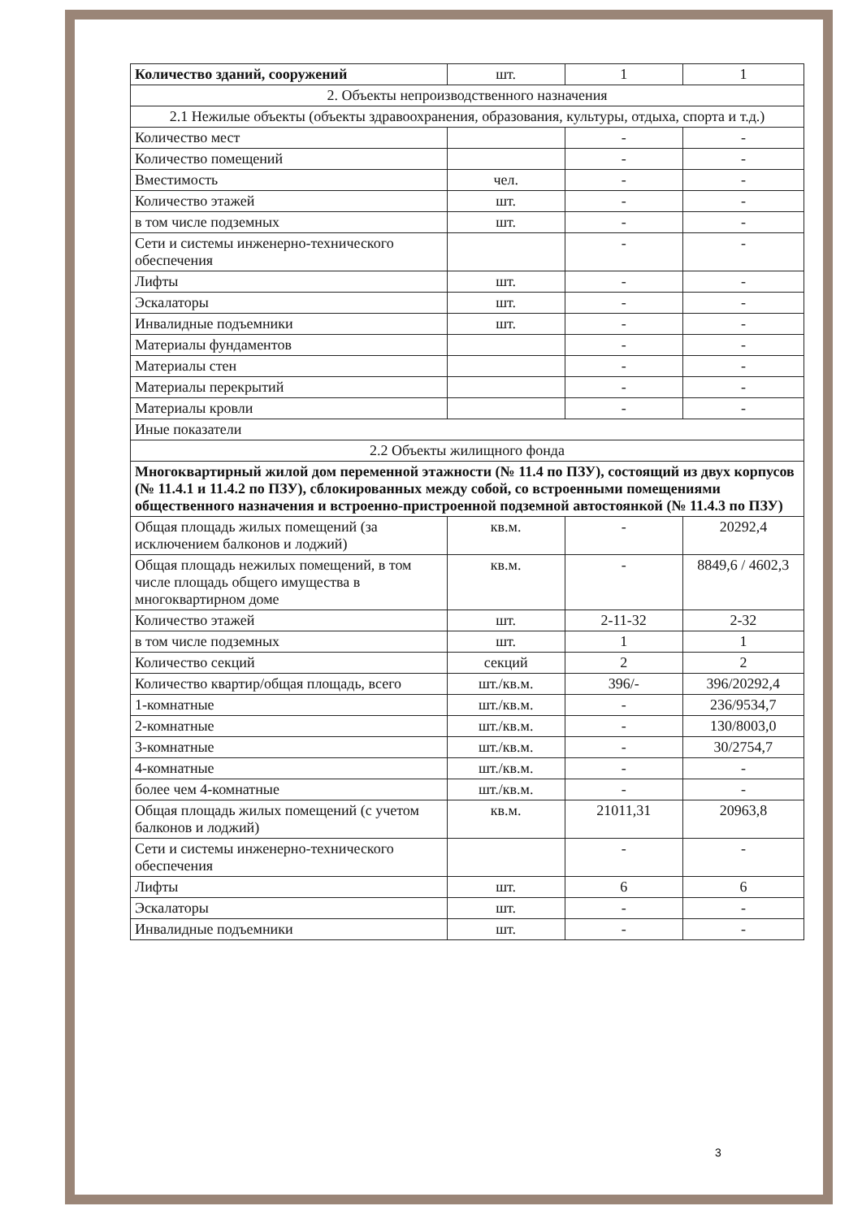| Количество зданий, сооружений | шт. | 1 | 1 |
| 2. Объекты непроизводственного назначения | | | |
| 2.1 Нежилые объекты (объекты здравоохранения, образования, культуры, отдыха, спорта и т.д.) | | | |
| Количество мест | | - | - |
| Количество помещений | | - | - |
| Вместимость | чел. | - | - |
| Количество этажей | шт. | - | - |
| в том числе подземных | шт. | - | - |
| Сети и системы инженерно-технического обеспечения | | - | - |
| Лифты | шт. | - | - |
| Эскалаторы | шт. | - | - |
| Инвалидные подъемники | шт. | - | - |
| Материалы фундаментов | | - | - |
| Материалы стен | | - | - |
| Материалы перекрытий | | - | - |
| Материалы кровли | | - | - |
| Иные показатели | | | |
| 2.2 Объекты жилищного фонда | | | |
| Многоквартирный жилой дом переменной этажности (№ 11.4 по ПЗУ), состоящий из двух корпусов (№ 11.4.1 и 11.4.2 по ПЗУ), сблокированных между собой, со встроенными помещениями общественного назначения и встроенно-пристроенной подземной автостоянкой (№ 11.4.3 по ПЗУ) | | | |
| Общая площадь жилых помещений (за исключением балконов и лоджий) | кв.м. | - | 20292,4 |
| Общая площадь нежилых помещений, в том числе площадь общего имущества в многоквартирном доме | кв.м. | - | 8849,6 / 4602,3 |
| Количество этажей | шт. | 2-11-32 | 2-32 |
| в том числе подземных | шт. | 1 | 1 |
| Количество секций | секций | 2 | 2 |
| Количество квартир/общая площадь, всего | шт./кв.м. | 396/- | 396/20292,4 |
| 1-комнатные | шт./кв.м. | - | 236/9534,7 |
| 2-комнатные | шт./кв.м. | - | 130/8003,0 |
| 3-комнатные | шт./кв.м. | - | 30/2754,7 |
| 4-комнатные | шт./кв.м. | - | - |
| более чем 4-комнатные | шт./кв.м. | - | - |
| Общая площадь жилых помещений (с учетом балконов и лоджий) | кв.м. | 21011,31 | 20963,8 |
| Сети и системы инженерно-технического обеспечения | | - | - |
| Лифты | шт. | 6 | 6 |
| Эскалаторы | шт. | - | - |
| Инвалидные подъемники | шт. | - | - |
3